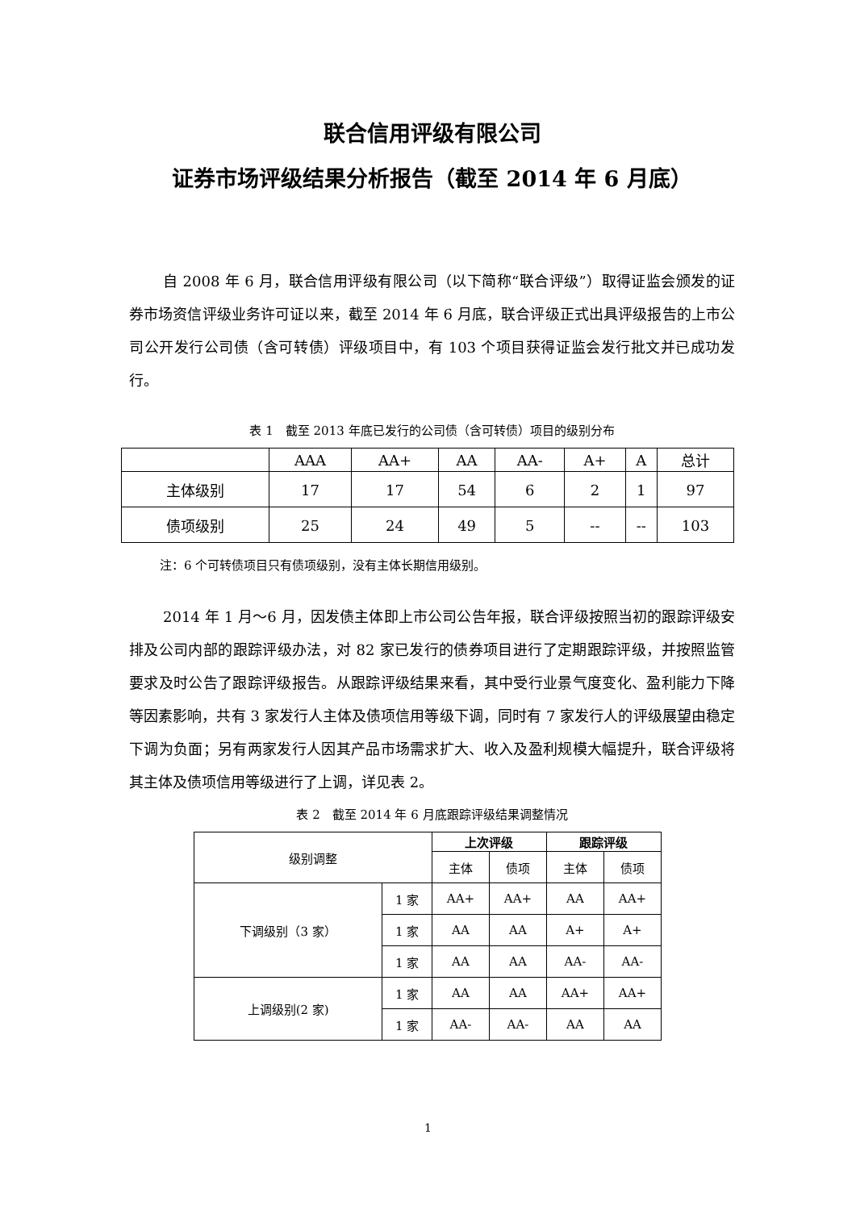联合信用评级有限公司
证券市场评级结果分析报告（截至 2014 年 6 月底）
自 2008 年 6 月，联合信用评级有限公司（以下简称“联合评级”）取得证监会颁发的证券市场资信评级业务许可证以来，截至 2014 年 6 月底，联合评级正式出具评级报告的上市公司公开发行公司债（含可转债）评级项目中，有 103 个项目获得证监会发行批文并已成功发行。
表 1　截至 2013 年底已发行的公司债（含可转债）项目的级别分布
| | AAA | AA+ | AA | AA- | A+ | A | 总计 |
| --- | --- | --- | --- | --- | --- | --- | --- |
| 主体级别 | 17 | 17 | 54 | 6 | 2 | 1 | 97 |
| 债项级别 | 25 | 24 | 49 | 5 | -- | -- | 103 |
注：6 个可转债项目只有债项级别，没有主体长期信用级别。
2014 年 1 月～6 月，因发债主体即上市公司公告年报，联合评级按照当初的跟踪评级安排及公司内部的跟踪评级办法，对 82 家已发行的债券项目进行了定期跟踪评级，并按照监管要求及时公告了跟踪评级报告。从跟踪评级结果来看，其中受行业景气度变化、盈利能力下降等因素影响，共有 3 家发行人主体及债项信用等级下调，同时有 7 家发行人的评级展望由稳定下调为负面；另有两家发行人因其产品市场需求扩大、收入及盈利规模大幅提升，联合评级将其主体及债项信用等级进行了上调，详见表 2。
表 2　截至 2014 年 6 月底跟踪评级结果调整情况
| 级别调整 | | 上次评级 | | 跟踪评级 | |
| | | 主体 | 债项 | 主体 | 债项 |
| 下调级别（3 家） | 1 家 | AA+ | AA+ | AA | AA+ |
| | 1 家 | AA | AA | A+ | A+ |
| | 1 家 | AA | AA | AA- | AA- |
| 上调级别(2 家) | 1 家 | AA | AA | AA+ | AA+ |
| | 1 家 | AA- | AA- | AA | AA |
1